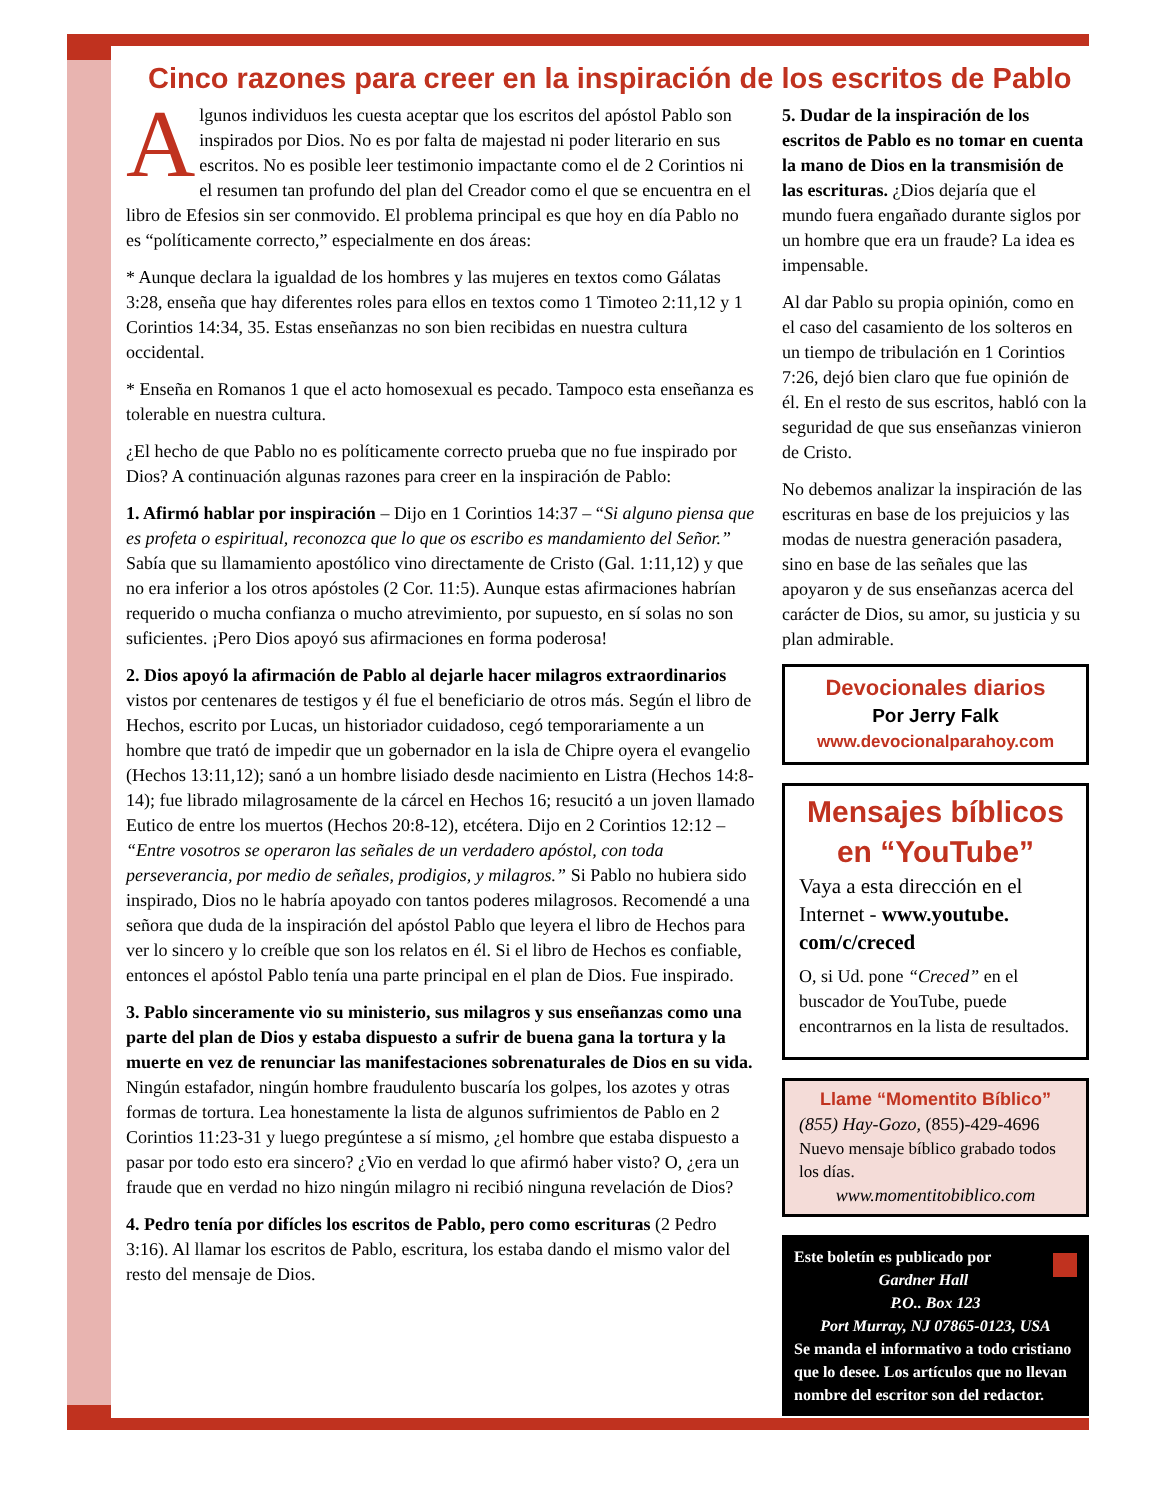Cinco razones para creer en la inspiración de los escritos de Pablo
Algunos individuos les cuesta aceptar que los escritos del apóstol Pablo son inspirados por Dios. No es por falta de majestad ni poder literario en sus escritos. No es posible leer testimonio impactante como el de 2 Corintios ni el resumen tan profundo del plan del Creador como el que se encuentra en el libro de Efesios sin ser conmovido. El problema principal es que hoy en día Pablo no es “políticamente correcto,” especialmente en dos áreas:
* Aunque declara la igualdad de los hombres y las mujeres en textos como Gálatas 3:28, enseña que hay diferentes roles para ellos en textos como 1 Timoteo 2:11,12 y 1 Corintios 14:34, 35. Estas enseñanzas no son bien recibidas en nuestra cultura occidental.
* Enseña en Romanos 1 que el acto homosexual es pecado. Tampoco esta enseñanza es tolerable en nuestra cultura.
¿El hecho de que Pablo no es políticamente correcto prueba que no fue inspirado por Dios? A continuación algunas razones para creer en la inspiración de Pablo:
1. Afirmó hablar por inspiración – Dijo en 1 Corintios 14:37 – “Si alguno piensa que es profeta o espiritual, reconozca que lo que os escribo es mandamiento del Señor.” Sabía que su llamamiento apostólico vino directamente de Cristo (Gal. 1:11,12) y que no era inferior a los otros apóstoles (2 Cor. 11:5). Aunque estas afirmaciones habrían requerido o mucha confianza o mucho atrevimiento, por supuesto, en sí solas no son suficientes. ¡Pero Dios apoyó sus afirmaciones en forma poderosa!
2. Dios apoyó la afirmación de Pablo al dejarle hacer milagros extraordinarios vistos por centenares de testigos y él fue el beneficiario de otros más. Según el libro de Hechos, escrito por Lucas, un historiador cuidadoso, cegó temporariamente a un hombre que trató de impedir que un gobernador en la isla de Chipre oyera el evangelio (Hechos 13:11,12); sanó a un hombre lisiado desde nacimiento en Listra (Hechos 14:8-14); fue librado milagrosamente de la cárcel en Hechos 16; resucitó a un joven llamado Eutico de entre los muertos (Hechos 20:8-12), etcétera. Dijo en 2 Corintios 12:12 – “Entre vosotros se operaron las señales de un verdadero apóstol, con toda perseverancia, por medio de señales, prodigios, y milagros.” Si Pablo no hubiera sido inspirado, Dios no le habría apoyado con tantos poderes milagrosos. Recomendé a una señora que duda de la inspiración del apóstol Pablo que leyera el libro de Hechos para ver lo sincero y lo creíble que son los relatos en él. Si el libro de Hechos es confiable, entonces el apóstol Pablo tenía una parte principal en el plan de Dios. Fue inspirado.
3. Pablo sinceramente vio su ministerio, sus milagros y sus enseñanzas como una parte del plan de Dios y estaba dispuesto a sufrir de buena gana la tortura y la muerte en vez de renunciar las manifestaciones sobrenaturales de Dios en su vida. Ningún estafador, ningún hombre fraudulento buscaría los golpes, los azotes y otras formas de tortura. Lea honestamente la lista de algunos sufrimientos de Pablo en 2 Corintios 11:23-31 y luego pregúntese a sí mismo, ¿el hombre que estaba dispuesto a pasar por todo esto era sincero? ¿Vio en verdad lo que afirmó haber visto? O, ¿era un fraude que en verdad no hizo ningún milagro ni recibió ninguna revelación de Dios?
4. Pedro tenía por difícles los escritos de Pablo, pero como escrituras (2 Pedro 3:16). Al llamar los escritos de Pablo, escritura, los estaba dando el mismo valor del resto del mensaje de Dios.
5. Dudar de la inspiración de los escritos de Pablo es no tomar en cuenta la mano de Dios en la transmisión de las escrituras. ¿Dios dejaría que el mundo fuera engañado durante siglos por un hombre que era un fraude? La idea es impensable.
Al dar Pablo su propia opinión, como en el caso del casamiento de los solteros en un tiempo de tribulación en 1 Corintios 7:26, dejó bien claro que fue opinión de él. En el resto de sus escritos, habló con la seguridad de que sus enseñanzas vinieron de Cristo.
No debemos analizar la inspiración de las escrituras en base de los prejuicios y las modas de nuestra generación pasadera, sino en base de las señales que las apoyaron y de sus enseñanzas acerca del carácter de Dios, su amor, su justicia y su plan admirable.
Devocionales diarios
Por Jerry Falk
www.devocionalparahoy.com
Mensajes bíblicos en “YouTube”
Vaya a esta dirección en el Internet - www.youtube. com/c/creced
O, si Ud. pone “Creced” en el buscador de YouTube, puede encontrarnos en la lista de resultados.
Llame “Momentito Bíblico”
(855) Hay-Gozo, (855)-429-4696
Nuevo mensaje bíblico grabado todos los días.
www.momentitobiblico.com
Este boletín es publicado por
Gardner Hall
P.O.. Box 123
Port Murray, NJ 07865-0123, USA
Se manda el informativo a todo cristiano que lo desee. Los artículos que no llevan nombre del escritor son del redactor.